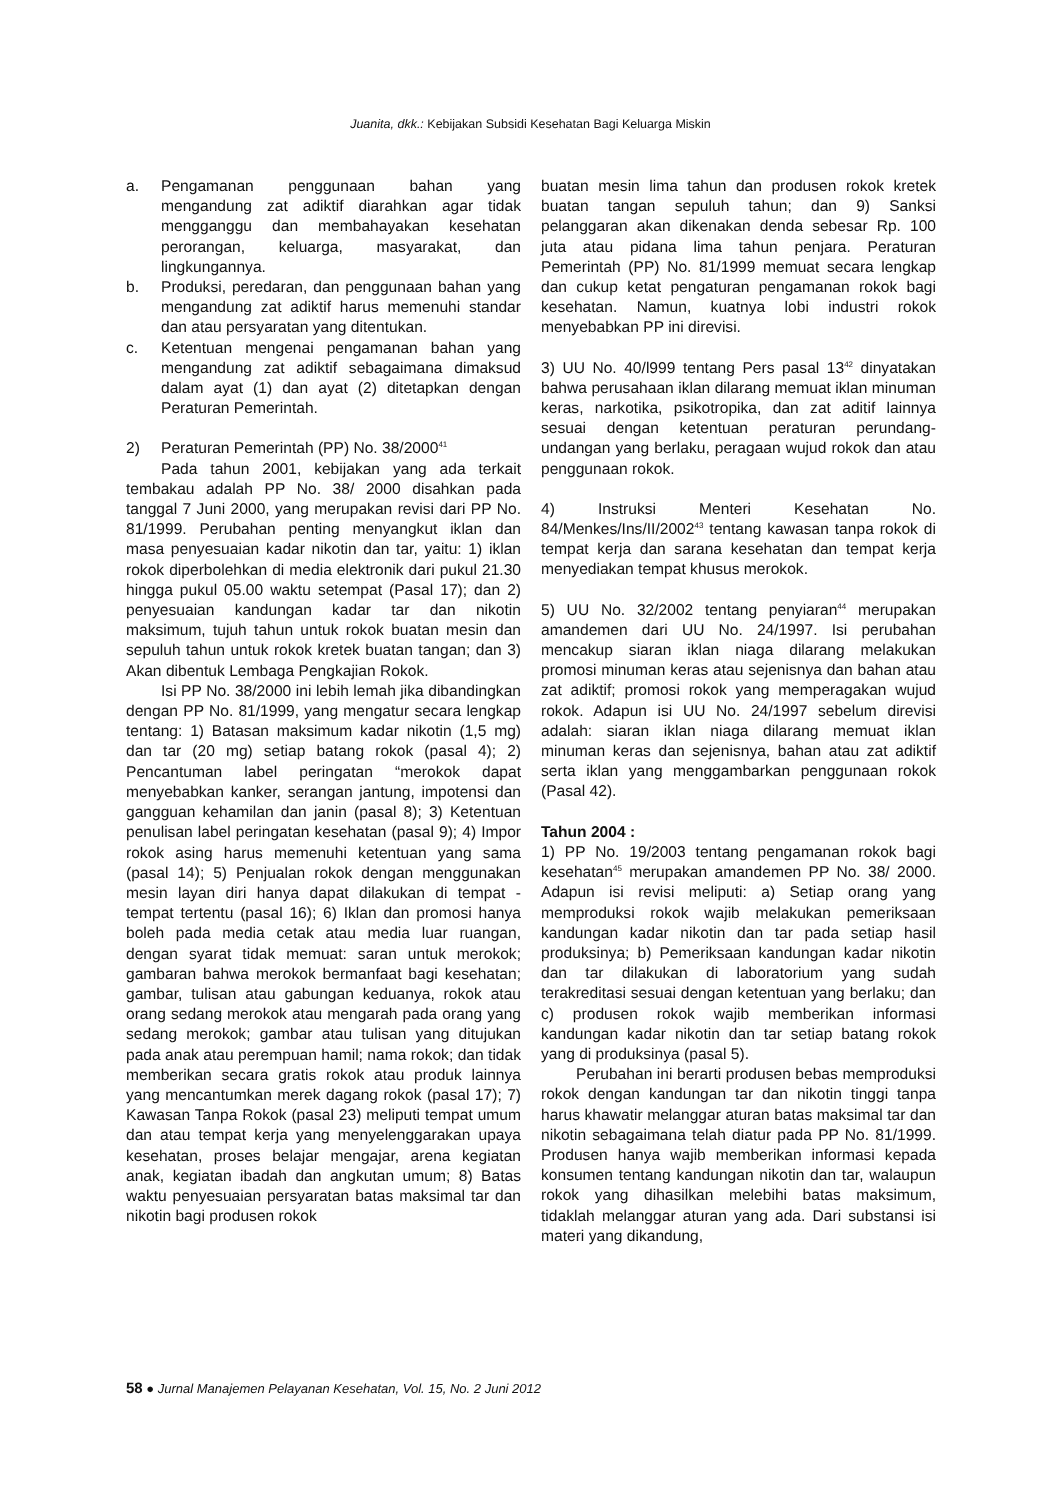Juanita, dkk.: Kebijakan Subsidi Kesehatan Bagi Keluarga Miskin
a. Pengamanan penggunaan bahan yang mengandung zat adiktif diarahkan agar tidak mengganggu dan membahayakan kesehatan perorangan, keluarga, masyarakat, dan lingkungannya.
b. Produksi, peredaran, dan penggunaan bahan yang mengandung zat adiktif harus memenuhi standar dan atau persyaratan yang ditentukan.
c. Ketentuan mengenai pengamanan bahan yang mengandung zat adiktif sebagaimana dimaksud dalam ayat (1) dan ayat (2) ditetapkan dengan Peraturan Pemerintah.
2) Peraturan Pemerintah (PP) No. 38/2000<sup>41</sup>
Pada tahun 2001, kebijakan yang ada terkait tembakau adalah PP No. 38/ 2000 disahkan pada tanggal 7 Juni 2000, yang merupakan revisi dari PP No. 81/1999. Perubahan penting menyangkut iklan dan masa penyesuaian kadar nikotin dan tar, yaitu: 1) iklan rokok diperbolehkan di media elektronik dari pukul 21.30 hingga pukul 05.00 waktu setempat (Pasal 17); dan 2) penyesuaian kandungan kadar tar dan nikotin maksimum, tujuh tahun untuk rokok buatan mesin dan sepuluh tahun untuk rokok kretek buatan tangan; dan 3) Akan dibentuk Lembaga Pengkajian Rokok.
Isi PP No. 38/2000 ini lebih lemah jika dibandingkan dengan PP No. 81/1999, yang mengatur secara lengkap tentang: 1) Batasan maksimum kadar nikotin (1,5 mg) dan tar (20 mg) setiap batang rokok (pasal 4); 2) Pencantuman label peringatan “merokok dapat menyebabkan kanker, serangan jantung, impotensi dan gangguan kehamilan dan janin (pasal 8); 3) Ketentuan penulisan label peringatan kesehatan (pasal 9); 4) Impor rokok asing harus memenuhi ketentuan yang sama (pasal 14); 5) Penjualan rokok dengan menggunakan mesin layan diri hanya dapat dilakukan di tempat - tempat tertentu (pasal 16); 6) Iklan dan promosi hanya boleh pada media cetak atau media luar ruangan, dengan syarat tidak memuat: saran untuk merokok; gambaran bahwa merokok bermanfaat bagi kesehatan; gambar, tulisan atau gabungan keduanya, rokok atau orang sedang merokok atau mengarah pada orang yang sedang merokok; gambar atau tulisan yang ditujukan pada anak atau perempuan hamil; nama rokok; dan tidak memberikan secara gratis rokok atau produk lainnya yang mencantumkan merek dagang rokok (pasal 17); 7) Kawasan Tanpa Rokok (pasal 23) meliputi tempat umum dan atau tempat kerja yang menyelenggarakan upaya kesehatan, proses belajar mengajar, arena kegiatan anak, kegiatan ibadah dan angkutan umum; 8) Batas waktu penyesuaian persyaratan batas maksimal tar dan nikotin bagi produsen rokok
buatan mesin lima tahun dan produsen rokok kretek buatan tangan sepuluh tahun; dan 9) Sanksi pelanggaran akan dikenakan denda sebesar Rp. 100 juta atau pidana lima tahun penjara. Peraturan Pemerintah (PP) No. 81/1999 memuat secara lengkap dan cukup ketat pengaturan pengamanan rokok bagi kesehatan. Namun, kuatnya lobi industri rokok menyebabkan PP ini direvisi.
3) UU No. 40/l999 tentang Pers pasal 13<sup>42</sup> dinyatakan bahwa perusahaan iklan dilarang memuat iklan minuman keras, narkotika, psikotropika, dan zat aditif lainnya sesuai dengan ketentuan peraturan perundang-undangan yang berlaku, peragaan wujud rokok dan atau penggunaan rokok.
4) Instruksi Menteri Kesehatan No. 84/Menkes/Ins/II/2002<sup>43</sup> tentang kawasan tanpa rokok di tempat kerja dan sarana kesehatan dan tempat kerja menyediakan tempat khusus merokok.
5) UU No. 32/2002 tentang penyiaran<sup>44</sup> merupakan amandemen dari UU No. 24/1997. Isi perubahan mencakup siaran iklan niaga dilarang melakukan promosi minuman keras atau sejenisnya dan bahan atau zat adiktif; promosi rokok yang memperagakan wujud rokok. Adapun isi UU No. 24/1997 sebelum direvisi adalah: siaran iklan niaga dilarang memuat iklan minuman keras dan sejenisnya, bahan atau zat adiktif serta iklan yang menggambarkan penggunaan rokok (Pasal 42).
Tahun 2004 :
1) PP No. 19/2003 tentang pengamanan rokok bagi kesehatan<sup>45</sup> merupakan amandemen PP No. 38/ 2000. Adapun isi revisi meliputi: a) Setiap orang yang memproduksi rokok wajib melakukan pemeriksaan kandungan kadar nikotin dan tar pada setiap hasil produksinya; b) Pemeriksaan kandungan kadar nikotin dan tar dilakukan di laboratorium yang sudah terakreditasi sesuai dengan ketentuan yang berlaku; dan c) produsen rokok wajib memberikan informasi kandungan kadar nikotin dan tar setiap batang rokok yang di produksinya (pasal 5).
Perubahan ini berarti produsen bebas memproduksi rokok dengan kandungan tar dan nikotin tinggi tanpa harus khawatir melanggar aturan batas maksimal tar dan nikotin sebagaimana telah diatur pada PP No. 81/1999. Produsen hanya wajib memberikan informasi kepada konsumen tentang kandungan nikotin dan tar, walaupun rokok yang dihasilkan melebihi batas maksimum, tidaklah melanggar aturan yang ada. Dari substansi isi materi yang dikandung,
58 ● Jurnal Manajemen Pelayanan Kesehatan, Vol. 15, No. 2 Juni 2012